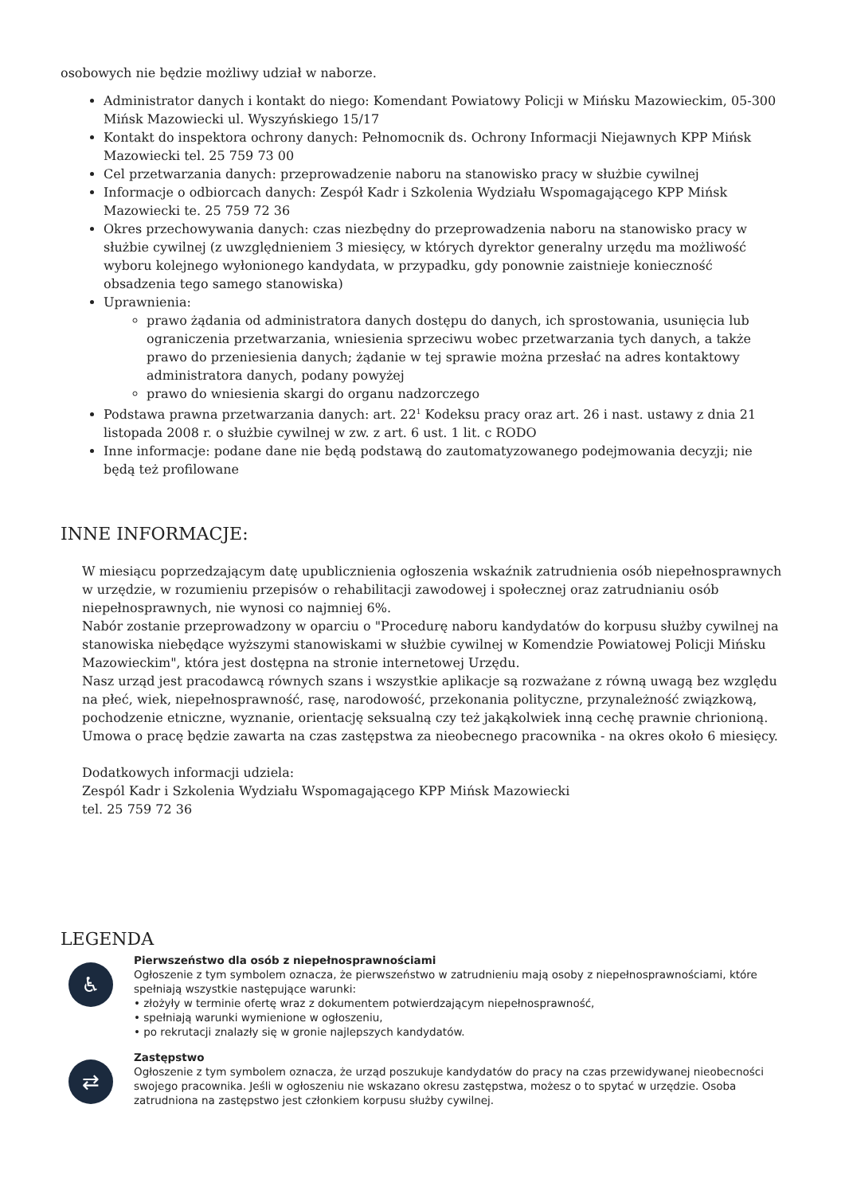osobowych nie będzie możliwy udział w naborze.
Administrator danych i kontakt do niego: Komendant Powiatowy Policji w Mińsku Mazowieckim, 05-300 Mińsk Mazowiecki ul. Wyszyńskiego 15/17
Kontakt do inspektora ochrony danych: Pełnomocnik ds. Ochrony Informacji Niejawnych KPP Mińsk Mazowiecki tel. 25 759 73 00
Cel przetwarzania danych: przeprowadzenie naboru na stanowisko pracy w służbie cywilnej
Informacje o odbiorcach danych: Zespół Kadr i Szkolenia Wydziału Wspomagającego KPP Mińsk Mazowiecki te. 25 759 72 36
Okres przechowywania danych: czas niezbędny do przeprowadzenia naboru na stanowisko pracy w służbie cywilnej (z uwzględnieniem 3 miesięcy, w których dyrektor generalny urzędu ma możliwość wyboru kolejnego wyłonionego kandydata, w przypadku, gdy ponownie zaistnieje konieczność obsadzenia tego samego stanowiska)
Uprawnienia:
prawo żądania od administratora danych dostępu do danych, ich sprostowania, usunięcia lub ograniczenia przetwarzania, wniesienia sprzeciwu wobec przetwarzania tych danych, a także prawo do przeniesienia danych; żądanie w tej sprawie można przesłać na adres kontaktowy administratora danych, podany powyżej
prawo do wniesienia skargi do organu nadzorczego
Podstawa prawna przetwarzania danych: art. 22<sup>1</sup> Kodeksu pracy oraz art. 26 i nast. ustawy z dnia 21 listopada 2008 r. o służbie cywilnej w zw. z art. 6 ust. 1 lit. c RODO
Inne informacje: podane dane nie będą podstawą do zautomatyzowanego podejmowania decyzji; nie będą też profilowane
INNE INFORMACJE:
W miesiącu poprzedzającym datę upublicznienia ogłoszenia wskaźnik zatrudnienia osób niepełnosprawnych w urzędzie, w rozumieniu przepisów o rehabilitacji zawodowej i społecznej oraz zatrudnianiu osób niepełnosprawnych, nie wynosi co najmniej 6%.
Nabór zostanie przeprowadzony w oparciu o "Procedurę naboru kandydatów do korpusu służby cywilnej na stanowiska niebędące wyższymi stanowiskami w służbie cywilnej w Komendzie Powiatowej Policji Mińsku Mazowieckim", która jest dostępna na stronie internetowej Urzędu.
Nasz urząd jest pracodawcą równych szans i wszystkie aplikacje są rozważane z równą uwagą bez względu na płeć, wiek, niepełnosprawność, rasę, narodowość, przekonania polityczne, przynależność związkową, pochodzenie etniczne, wyznanie, orientację seksualną czy też jakąkolwiek inną cechę prawnie chrionioną.
Umowa o pracę będzie zawarta na czas zastępstwa za nieobecnego pracownika - na okres około 6 miesięcy.
Dodatkowych informacji udziela:
Zespól Kadr i Szkolenia Wydziału Wspomagającego KPP Mińsk Mazowiecki
tel. 25 759 72 36
LEGENDA
♿
Pierwszeństwo dla osób z niepełnosprawnościami
Ogłoszenie z tym symbolem oznacza, że pierwszeństwo w zatrudnieniu mają osoby z niepełnosprawnościami, które spełniają wszystkie następujące warunki:
• złożyły w terminie ofertę wraz z dokumentem potwierdzającym niepełnosprawność,
• spełniają warunki wymienione w ogłoszeniu,
• po rekrutacji znalazły się w gronie najlepszych kandydatów.
⇄
Zastępstwo
Ogłoszenie z tym symbolem oznacza, że urząd poszukuje kandydatów do pracy na czas przewidywanej nieobecności swojego pracownika. Jeśli w ogłoszeniu nie wskazano okresu zastępstwa, możesz o to spytać w urzędzie. Osoba zatrudniona na zastępstwo jest członkiem korpusu służby cywilnej.